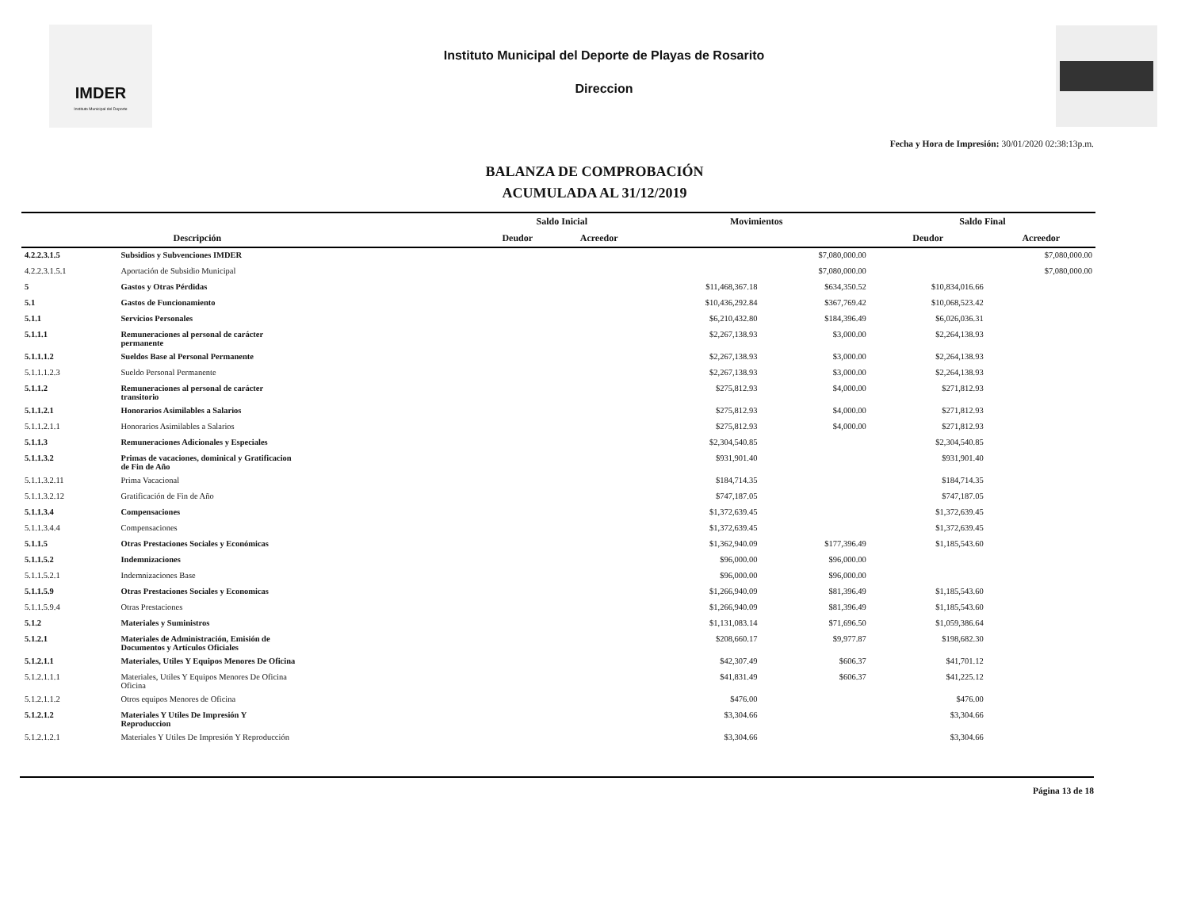IMDER
Instituto Municipal del Deporte
Instituto Municipal del Deporte de Playas de Rosarito
Direccion
Fecha y Hora de Impresión: 30/01/2020 02:38:13p.m.
BALANZA DE COMPROBACIÓN
ACUMULADA AL 31/12/2019
| | | Saldo Inicial | | Movimientos | | Saldo Final | |
| --- | --- | --- | --- | --- | --- | --- | --- |
| | Descripción | Deudor | Acreedor | | | Deudor | Acreedor |
| 4.2.2.3.1.5 | Subsidios y Subvenciones IMDER | | | | $7,080,000.00 | | $7,080,000.00 |
| 4.2.2.3.1.5.1 | Aportación de Subsidio Municipal | | | | $7,080,000.00 | | $7,080,000.00 |
| 5 | Gastos y Otras Pérdidas | | | $11,468,367.18 | $634,350.52 | $10,834,016.66 | |
| 5.1 | Gastos de Funcionamiento | | | $10,436,292.84 | $367,769.42 | $10,068,523.42 | |
| 5.1.1 | Servicios Personales | | | $6,210,432.80 | $184,396.49 | $6,026,036.31 | |
| 5.1.1.1 | Remuneraciones al personal de carácter permanente | | | $2,267,138.93 | $3,000.00 | $2,264,138.93 | |
| 5.1.1.1.2 | Sueldos Base al Personal Permanente | | | $2,267,138.93 | $3,000.00 | $2,264,138.93 | |
| 5.1.1.1.2.3 | Sueldo Personal Permanente | | | $2,267,138.93 | $3,000.00 | $2,264,138.93 | |
| 5.1.1.2 | Remuneraciones al personal de carácter transitorio | | | $275,812.93 | $4,000.00 | $271,812.93 | |
| 5.1.1.2.1 | Honorarios Asimilables a Salarios | | | $275,812.93 | $4,000.00 | $271,812.93 | |
| 5.1.1.2.1.1 | Honorarios Asimilables a Salarios | | | $275,812.93 | $4,000.00 | $271,812.93 | |
| 5.1.1.3 | Remuneraciones Adicionales y Especiales | | | $2,304,540.85 | | $2,304,540.85 | |
| 5.1.1.3.2 | Primas de vacaciones, dominical y Gratificacion de Fin de Año | | | $931,901.40 | | $931,901.40 | |
| 5.1.1.3.2.11 | Prima Vacacional | | | $184,714.35 | | $184,714.35 | |
| 5.1.1.3.2.12 | Gratificación de Fin de Año | | | $747,187.05 | | $747,187.05 | |
| 5.1.1.3.4 | Compensaciones | | | $1,372,639.45 | | $1,372,639.45 | |
| 5.1.1.3.4.4 | Compensaciones | | | $1,372,639.45 | | $1,372,639.45 | |
| 5.1.1.5 | Otras Prestaciones Sociales y Económicas | | | $1,362,940.09 | $177,396.49 | $1,185,543.60 | |
| 5.1.1.5.2 | Indemnizaciones | | | $96,000.00 | $96,000.00 | | |
| 5.1.1.5.2.1 | Indemnizaciones Base | | | $96,000.00 | $96,000.00 | | |
| 5.1.1.5.9 | Otras Prestaciones Sociales y Economicas | | | $1,266,940.09 | $81,396.49 | $1,185,543.60 | |
| 5.1.1.5.9.4 | Otras Prestaciones | | | $1,266,940.09 | $81,396.49 | $1,185,543.60 | |
| 5.1.2 | Materiales y Suministros | | | $1,131,083.14 | $71,696.50 | $1,059,386.64 | |
| 5.1.2.1 | Materiales de Administración, Emisión de Documentos y Artículos Oficiales | | | $208,660.17 | $9,977.87 | $198,682.30 | |
| 5.1.2.1.1 | Materiales, Utiles Y Equipos Menores De Oficina | | | $42,307.49 | $606.37 | $41,701.12 | |
| 5.1.2.1.1.1 | Materiales, Utiles Y Equipos Menores De Oficina Oficina | | | $41,831.49 | $606.37 | $41,225.12 | |
| 5.1.2.1.1.2 | Otros equipos Menores de Oficina | | | $476.00 | | $476.00 | |
| 5.1.2.1.2 | Materiales Y Utiles De Impresión Y Reproduccion | | | $3,304.66 | | $3,304.66 | |
| 5.1.2.1.2.1 | Materiales Y Utiles De Impresión Y Reproducción | | | $3,304.66 | | $3,304.66 | |
Página 13 de 18